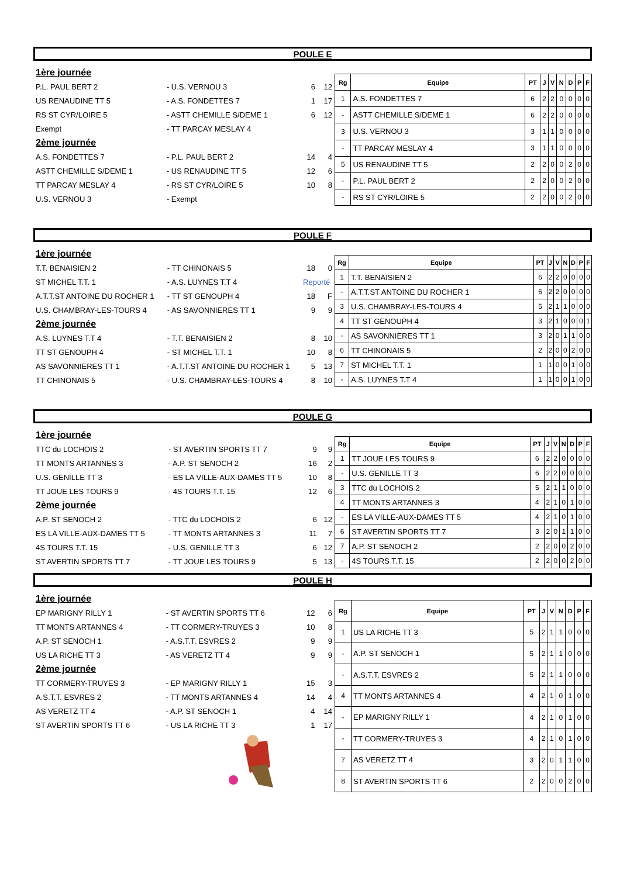POULE E
| 1ère journée | | | |
| P.L. PAUL BERT 2 | - U.S. VERNOU 3 | 6 | 12 |
| US RENAUDINE TT 5 | - A.S. FONDETTES 7 | 1 | 17 |
| RS ST CYR/LOIRE 5 | - ASTT CHEMILLE S/DEME 1 | 6 | 12 |
| Exempt | - TT PARCAY MESLAY 4 | | |
| 2ème journée | | | |
| A.S. FONDETTES 7 | - P.L. PAUL BERT 2 | 14 | 4 |
| ASTT CHEMILLE S/DEME 1 | - US RENAUDINE TT 5 | 12 | 6 |
| TT PARCAY MESLAY 4 | - RS ST CYR/LOIRE 5 | 10 | 8 |
| U.S. VERNOU 3 | - Exempt | | |
| Rg | Equipe | PT | J | V | N | D | P | F |
| --- | --- | --- | --- | --- | --- | --- | --- | --- |
| 1 | A.S. FONDETTES 7 | 6 | 2 | 2 | 0 | 0 | 0 | 0 |
| - | ASTT CHEMILLE S/DEME 1 | 6 | 2 | 2 | 0 | 0 | 0 | 0 |
| 3 | U.S. VERNOU 3 | 3 | 1 | 1 | 0 | 0 | 0 | 0 |
| - | TT PARCAY MESLAY 4 | 3 | 1 | 1 | 0 | 0 | 0 | 0 |
| 5 | US RENAUDINE TT 5 | 2 | 2 | 0 | 0 | 2 | 0 | 0 |
| - | P.L. PAUL BERT 2 | 2 | 2 | 0 | 0 | 2 | 0 | 0 |
| - | RS ST CYR/LOIRE 5 | 2 | 2 | 0 | 0 | 2 | 0 | 0 |
POULE F
| 1ère journée | | | |
| T.T. BENAISIEN 2 | - TT CHINONAIS 5 | 18 | 0 |
| ST MICHEL T.T. 1 | - A.S. LUYNES T.T 4 | Reporté | |
| A.T.T.ST ANTOINE DU ROCHER 1 | - TT ST GENOUPH 4 | 18 | F |
| U.S. CHAMBRAY-LES-TOURS 4 | - AS SAVONNIERES TT 1 | 9 | 9 |
| 2ème journée | | | |
| A.S. LUYNES T.T 4 | - T.T. BENAISIEN 2 | 8 | 10 |
| TT ST GENOUPH 4 | - ST MICHEL T.T. 1 | 10 | 8 |
| AS SAVONNIERES TT 1 | - A.T.T.ST ANTOINE DU ROCHER 1 | 5 | 13 |
| TT CHINONAIS 5 | - U.S. CHAMBRAY-LES-TOURS 4 | 8 | 10 |
| Rg | Equipe | PT | J | V | N | D | P | F |
| --- | --- | --- | --- | --- | --- | --- | --- | --- |
| 1 | T.T. BENAISIEN 2 | 6 | 2 | 2 | 0 | 0 | 0 | 0 |
| - | A.T.T.ST ANTOINE DU ROCHER 1 | 6 | 2 | 2 | 0 | 0 | 0 | 0 |
| 3 | U.S. CHAMBRAY-LES-TOURS 4 | 5 | 2 | 1 | 1 | 0 | 0 | 0 |
| 4 | TT ST GENOUPH 4 | 3 | 2 | 1 | 0 | 0 | 0 | 1 |
| - | AS SAVONNIERES TT 1 | 3 | 2 | 0 | 1 | 1 | 0 | 0 |
| 6 | TT CHINONAIS 5 | 2 | 2 | 0 | 0 | 2 | 0 | 0 |
| 7 | ST MICHEL T.T. 1 | 1 | 1 | 0 | 0 | 1 | 0 | 0 |
| - | A.S. LUYNES T.T 4 | 1 | 1 | 0 | 0 | 1 | 0 | 0 |
POULE G
| 1ère journée | | | |
| TTC du LOCHOIS 2 | - ST AVERTIN SPORTS TT 7 | 9 | 9 |
| TT MONTS ARTANNES 3 | - A.P. ST SENOCH 2 | 16 | 2 |
| U.S. GENILLE TT 3 | - ES LA VILLE-AUX-DAMES TT 5 | 10 | 8 |
| TT JOUE LES TOURS 9 | - 4S TOURS T.T. 15 | 12 | 6 |
| 2ème journée | | | |
| A.P. ST SENOCH 2 | - TTC du LOCHOIS 2 | 6 | 12 |
| ES LA VILLE-AUX-DAMES TT 5 | - TT MONTS ARTANNES 3 | 11 | 7 |
| 4S TOURS T.T. 15 | - U.S. GENILLE TT 3 | 6 | 12 |
| ST AVERTIN SPORTS TT 7 | - TT JOUE LES TOURS 9 | 5 | 13 |
| Rg | Equipe | PT | J | V | N | D | P | F |
| --- | --- | --- | --- | --- | --- | --- | --- | --- |
| 1 | TT JOUE LES TOURS 9 | 6 | 2 | 2 | 0 | 0 | 0 | 0 |
| - | U.S. GENILLE TT 3 | 6 | 2 | 2 | 0 | 0 | 0 | 0 |
| 3 | TTC du LOCHOIS 2 | 5 | 2 | 1 | 1 | 0 | 0 | 0 |
| 4 | TT MONTS ARTANNES 3 | 4 | 2 | 1 | 0 | 1 | 0 | 0 |
| - | ES LA VILLE-AUX-DAMES TT 5 | 4 | 2 | 1 | 0 | 1 | 0 | 0 |
| 6 | ST AVERTIN SPORTS TT 7 | 3 | 2 | 0 | 1 | 1 | 0 | 0 |
| 7 | A.P. ST SENOCH 2 | 2 | 2 | 0 | 0 | 2 | 0 | 0 |
| - | 4S TOURS T.T. 15 | 2 | 2 | 0 | 0 | 2 | 0 | 0 |
POULE H
| 1ère journée | | | |
| EP MARIGNY RILLY 1 | - ST AVERTIN SPORTS TT 6 | 12 | 6 |
| TT MONTS ARTANNES 4 | - TT CORMERY-TRUYES 3 | 10 | 8 |
| A.P. ST SENOCH 1 | - A.S.T.T. ESVRES 2 | 9 | 9 |
| US LA RICHE TT 3 | - AS VERETZ TT 4 | 9 | 9 |
| 2ème journée | | | |
| TT CORMERY-TRUYES 3 | - EP MARIGNY RILLY 1 | 15 | 3 |
| A.S.T.T. ESVRES 2 | - TT MONTS ARTANNES 4 | 14 | 4 |
| AS VERETZ TT 4 | - A.P. ST SENOCH 1 | 4 | 14 |
| ST AVERTIN SPORTS TT 6 | - US LA RICHE TT 3 | 1 | 17 |
| Rg | Equipe | PT | J | V | N | D | P | F |
| --- | --- | --- | --- | --- | --- | --- | --- | --- |
| 1 | US LA RICHE TT 3 | 5 | 2 | 1 | 1 | 0 | 0 | 0 |
| - | A.P. ST SENOCH 1 | 5 | 2 | 1 | 1 | 0 | 0 | 0 |
| - | A.S.T.T. ESVRES 2 | 5 | 2 | 1 | 1 | 0 | 0 | 0 |
| 4 | TT MONTS ARTANNES 4 | 4 | 2 | 1 | 0 | 1 | 0 | 0 |
| - | EP MARIGNY RILLY 1 | 4 | 2 | 1 | 0 | 1 | 0 | 0 |
| - | TT CORMERY-TRUYES 3 | 4 | 2 | 1 | 0 | 1 | 0 | 0 |
| 7 | AS VERETZ TT 4 | 3 | 2 | 0 | 1 | 1 | 0 | 0 |
| 8 | ST AVERTIN SPORTS TT 6 | 2 | 2 | 0 | 0 | 2 | 0 | 0 |